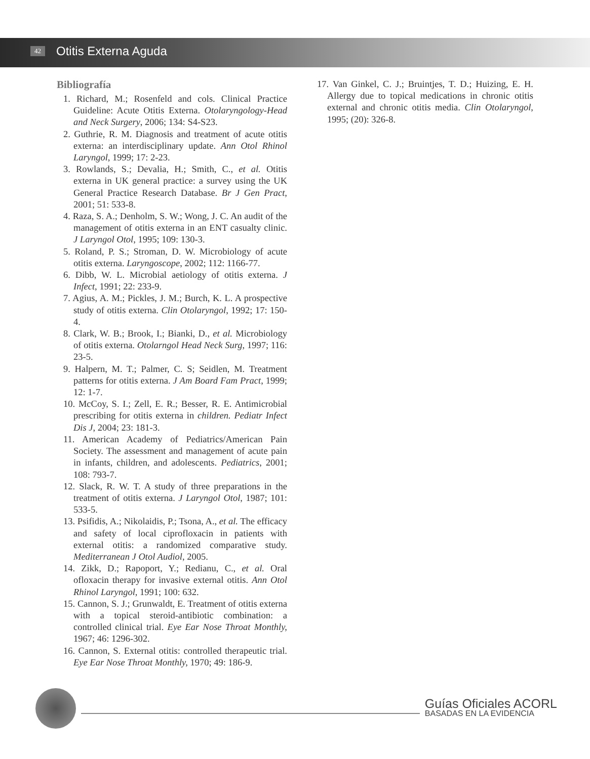42 Otitis Externa Aguda
Bibliografía
1. Richard, M.; Rosenfeld and cols. Clinical Practice Guideline: Acute Otitis Externa. Otolaryngology-Head and Neck Surgery, 2006; 134: S4-S23.
2. Guthrie, R. M. Diagnosis and treatment of acute otitis externa: an interdisciplinary update. Ann Otol Rhinol Laryngol, 1999; 17: 2-23.
3. Rowlands, S.; Devalia, H.; Smith, C., et al. Otitis externa in UK general practice: a survey using the UK General Practice Research Database. Br J Gen Pract, 2001; 51: 533-8.
4. Raza, S. A.; Denholm, S. W.; Wong, J. C. An audit of the management of otitis externa in an ENT casualty clinic. J Laryngol Otol, 1995; 109: 130-3.
5. Roland, P. S.; Stroman, D. W. Microbiology of acute otitis externa. Laryngoscope, 2002; 112: 1166-77.
6. Dibb, W. L. Microbial aetiology of otitis externa. J Infect, 1991; 22: 233-9.
7. Agius, A. M.; Pickles, J. M.; Burch, K. L. A prospective study of otitis externa. Clin Otolaryngol, 1992; 17: 150-4.
8. Clark, W. B.; Brook, I.; Bianki, D., et al. Microbiology of otitis externa. Otolarngol Head Neck Surg, 1997; 116: 23-5.
9. Halpern, M. T.; Palmer, C. S; Seidlen, M. Treatment patterns for otitis externa. J Am Board Fam Pract, 1999; 12: 1-7.
10. McCoy, S. I.; Zell, E. R.; Besser, R. E. Antimicrobial prescribing for otitis externa in children. Pediatr Infect Dis J, 2004; 23: 181-3.
11. American Academy of Pediatrics/American Pain Society. The assessment and management of acute pain in infants, children, and adolescents. Pediatrics, 2001; 108: 793-7.
12. Slack, R. W. T. A study of three preparations in the treatment of otitis externa. J Laryngol Otol, 1987; 101: 533-5.
13. Psifidis, A.; Nikolaidis, P.; Tsona, A., et al. The efficacy and safety of local ciprofloxacin in patients with external otitis: a randomized comparative study. Mediterranean J Otol Audiol, 2005.
14. Zikk, D.; Rapoport, Y.; Redianu, C., et al. Oral ofloxacin therapy for invasive external otitis. Ann Otol Rhinol Laryngol, 1991; 100: 632.
15. Cannon, S. J.; Grunwaldt, E. Treatment of otitis externa with a topical steroid-antibiotic combination: a controlled clinical trial. Eye Ear Nose Throat Monthly, 1967; 46: 1296-302.
16. Cannon, S. External otitis: controlled therapeutic trial. Eye Ear Nose Throat Monthly, 1970; 49: 186-9.
17. Van Ginkel, C. J.; Bruintjes, T. D.; Huizing, E. H. Allergy due to topical medications in chronic otitis external and chronic otitis media. Clin Otolaryngol, 1995; (20): 326-8.
Guías Oficiales ACORL
BASADAS EN LA EVIDENCIA